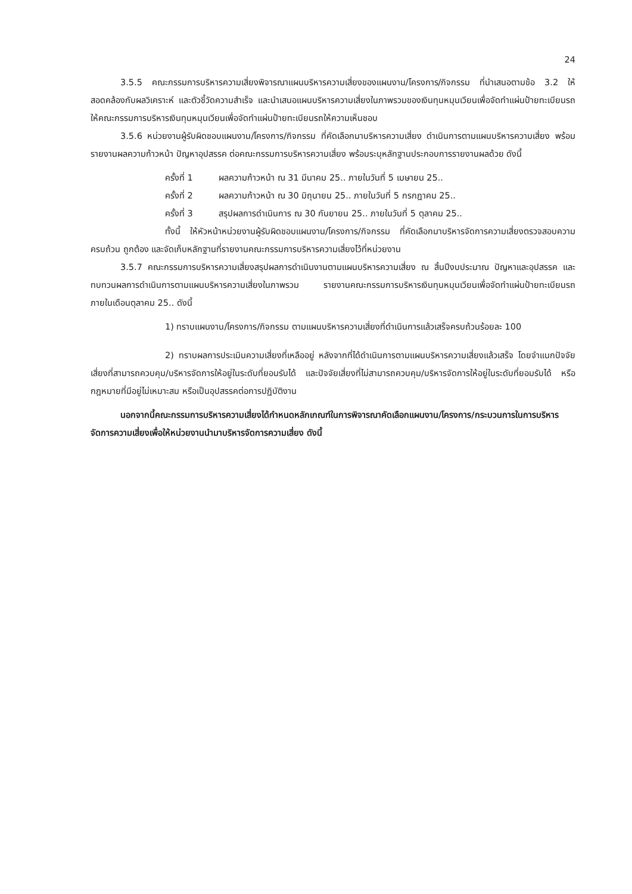24
3.5.5 คณะกรรมการบริหารความเสี่ยงพิจารณาแผนบริหารความเสี่ยงของแผนงาน/โครงการ/กิจกรรม ที่นำเสนอตามข้อ 3.2 ให้สอดคล้องกับผลวิเคราะห์ และตัวชี้วัดความสำเร็จ และนำเสนอแผนบริหารความเสี่ยงในภาพรวมของเงินทุนหมุนเวียนเพื่อจัดทำแผ่นป้ายทะเบียนรถ ให้คณะกรรมการบริหารเงินทุนหมุนเวียนเพื่อจัดทำแผ่นป้ายทะเบียนรถให้ความเห็นชอบ
3.5.6 หน่วยงานผู้รับผิดชอบแผนงาน/โครงการ/กิจกรรม ที่คัดเลือกมาบริหารความเสี่ยง ดำเนินการตามแผนบริหารความเสี่ยง พร้อมรายงานผลความก้าวหน้า ปัญหาอุปสรรค ต่อคณะกรรมการบริหารความเสี่ยง พร้อมระบุหลักฐานประกอบการรายงานผลด้วย ดังนี้
ครั้งที่ 1 ผลความก้าวหน้า ณ 31 มีนาคม 25.. ภายในวันที่ 5 เมษายน 25..
ครั้งที่ 2 ผลความก้าวหน้า ณ 30 มิถุนายน 25.. ภายในวันที่ 5 กรกฎาคม 25..
ครั้งที่ 3 สรุปผลการดำเนินการ ณ 30 กันยายน 25.. ภายในวันที่ 5 ตุลาคม 25..
ทั้งนี้ ให้หัวหน้าหน่วยงานผู้รับผิดชอบแผนงาน/โครงการ/กิจกรรม ที่คัดเลือกมาบริหารจัดการความเสี่ยงตรวจสอบความครบถ้วน ถูกต้อง และจัดเก็บหลักฐานที่รายงานคณะกรรมการบริหารความเสี่ยงไว้ที่หน่วยงาน
3.5.7 คณะกรรมการบริหารความเสี่ยงสรุปผลการดำเนินงานตามแผนบริหารความเสี่ยง ณ สิ้นปีงบประมาณ ปัญหาและอุปสรรค และทบทวนผลการดำเนินการตามแผนบริหารความเสี่ยงในภาพรวม รายงานคณะกรรมการบริหารเงินทุนหมุนเวียนเพื่อจัดทำแผ่นป้ายทะเบียนรถ ภายในเดือนตุลาคม 25.. ดังนี้
1) ทราบแผนงาน/โครงการ/กิจกรรม ตามแผนบริหารความเสี่ยงที่ดำเนินการแล้วเสร็จครบถ้วนร้อยละ 100
2) ทราบผลการประเมินความเสี่ยงที่เหลืออยู่ หลังจากที่ได้ดำเนินการตามแผนบริหารความเสี่ยงแล้วเสร็จ โดยจำแนกปัจจัยเสี่ยงที่สามารถควบคุม/บริหารจัดการให้อยู่ในระดับที่ยอมรับได้ และปัจจัยเสี่ยงที่ไม่สามารถควบคุม/บริหารจัดการให้อยู่ในระดับที่ยอมรับได้ หรือกฎหมายที่มีอยู่ไม่เหมาะสม หรือเป็นอุปสรรคต่อการปฏิบัติงาน
นอกจากนี้คณะกรรมการบริหารความเสี่ยงได้กำหนดหลักเกณฑ์ในการพิจารณาคัดเลือกแผนงาน/โครงการ/กระบวนการในการบริหารจัดการความเสี่ยงเพื่อให้หน่วยงานนำมาบริหารจัดการความเสี่ยง ดังนี้